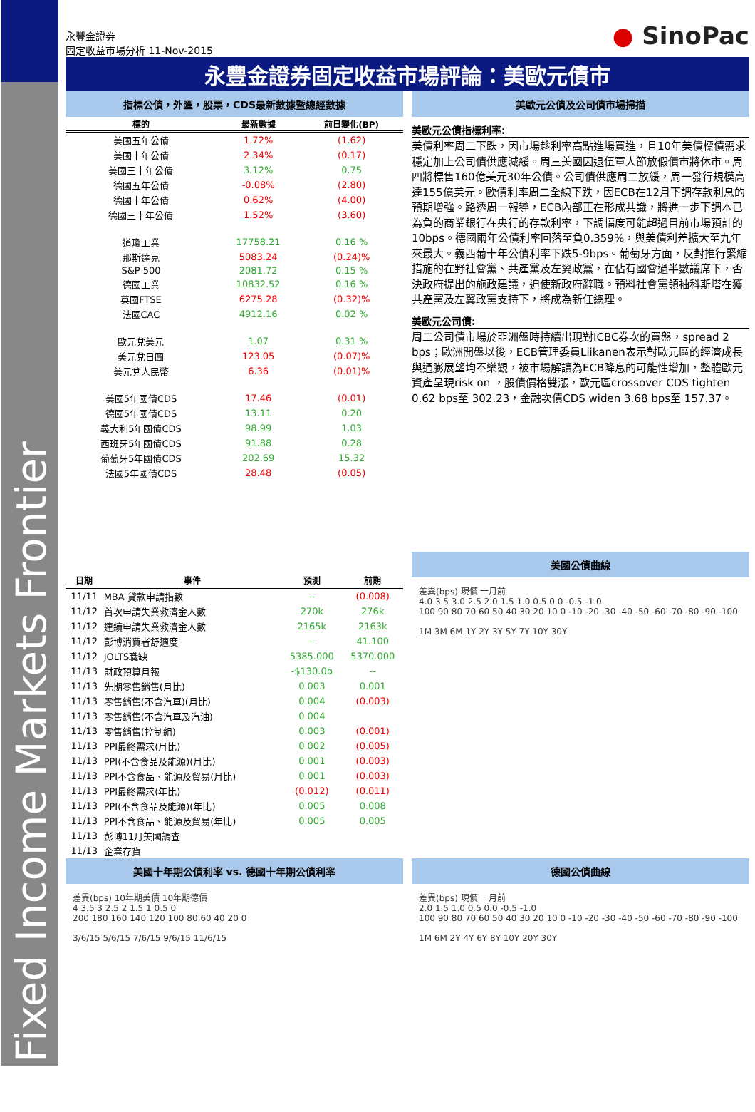Fixed Income Markets Frontier
永豐金證券
固定收益市場分析 11-Nov-2015
● SinoPac
永豐金證券固定收益市場評論：美歐元債市
指標公債，外匯，股票，CDS最新數據暨總經數據
| 標的 | 最新數據 | 前日變化(BP) |
| --- | --- | --- |
| 美國五年公債 | 1.72% | (1.62) |
| 美國十年公債 | 2.34% | (0.17) |
| 美國三十年公債 | 3.12% | 0.75 |
| 德國五年公債 | -0.08% | (2.80) |
| 德國十年公債 | 0.62% | (4.00) |
| 德國三十年公債 | 1.52% | (3.60) |
| 道瓊工業 | 17758.21 | 0.16 % |
| 那斯達克 | 5083.24 | (0.24)% |
| S&P 500 | 2081.72 | 0.15 % |
| 德國工業 | 10832.52 | 0.16 % |
| 英國FTSE | 6275.28 | (0.32)% |
| 法國CAC | 4912.16 | 0.02 % |
| 歐元兌美元 | 1.07 | 0.31 % |
| 美元兌日圓 | 123.05 | (0.07)% |
| 美元兌人民幣 | 6.36 | (0.01)% |
| 美國5年國債CDS | 17.46 | (0.01) |
| 德國5年國債CDS | 13.11 | 0.20 |
| 義大利5年國債CDS | 98.99 | 1.03 |
| 西班牙5年國債CDS | 91.88 | 0.28 |
| 葡萄牙5年國債CDS | 202.69 | 15.32 |
| 法國5年國債CDS | 28.48 | (0.05) |
美歐元公債及公司債市場掃描
美歐元公債指標利率:
美債利率周二下跌，因市場趁利率高點進場買進，且10年美債標債需求穩定加上公司債供應減緩。周三美國因退伍軍人節放假債市將休市。周四將標售160億美元30年公債。公司債供應周二放緩，周一發行規模高達155億美元。歐債利率周二全線下跌，因ECB在12月下調存款利息的預期增強。路透周一報導，ECB內部正在形成共識，將進一步下調本已為負的商業銀行在央行的存款利率，下調幅度可能超過目前市場預計的10bps。德國兩年公債利率回落至負0.359%，與美債利差擴大至九年來最大。義西葡十年公債利率下跌5-9bps。葡萄牙方面，反對推行緊縮措施的在野社會黨、共產黨及左翼政黨，在佔有國會過半數議席下，否決政府提出的施政建議，迫使新政府辭職。預料社會黨領袖科斯塔在獲共產黨及左翼政黨支持下，將成為新任總理。
美歐元公司債:
周二公司債市場於亞洲盤時持續出現對ICBC券次的買盤，spread 2 bps；歐洲開盤以後，ECB管理委員Liikanen表示對歐元區的經濟成長與通膨展望均不樂觀，被市場解讀為ECB降息的可能性增加，整體歐元資產呈現risk on ，股債價格雙漲，歐元區crossover CDS tighten 0.62 bps至 302.23，金融次債CDS widen 3.68 bps至 157.37。
| 日期 | 事件 | 預測 | 前期 |
| --- | --- | --- | --- |
| 11/11 | MBA 貸款申請指數 | -- | (0.008) |
| 11/12 | 首次申請失業救濟金人數 | 270k | 276k |
| 11/12 | 連續申請失業救濟金人數 | 2165k | 2163k |
| 11/12 | 彭博消費者舒適度 | -- | 41.100 |
| 11/12 | JOLTS職缺 | 5385.000 | 5370.000 |
| 11/13 | 財政預算月報 | -$130.0b | -- |
| 11/13 | 先期零售銷售(月比) | 0.003 | 0.001 |
| 11/13 | 零售銷售(不含汽車)(月比) | 0.004 | (0.003) |
| 11/13 | 零售銷售(不含汽車及汽油) | 0.004 | |
| 11/13 | 零售銷售(控制組) | 0.003 | (0.001) |
| 11/13 | PPI最終需求(月比) | 0.002 | (0.005) |
| 11/13 | PPI(不含食品及能源)(月比) | 0.001 | (0.003) |
| 11/13 | PPI不含食品、能源及貿易(月比) | 0.001 | (0.003) |
| 11/13 | PPI最終需求(年比) | (0.012) | (0.011) |
| 11/13 | PPI(不含食品及能源)(年比) | 0.005 | 0.008 |
| 11/13 | PPI不含食品、能源及貿易(年比) | 0.005 | 0.005 |
| 11/13 | 彭博11月美國調查 | | |
| 11/13 | 企業存貨 | | |
美國公債曲線
差異(bps) 現價 一月前
4.0 3.5 3.0 2.5 2.0 1.5 1.0 0.5 0.0 -0.5 -1.0
100 90 80 70 60 50 40 30 20 10 0 -10 -20 -30 -40 -50 -60 -70 -80 -90 -100
1M 3M 6M 1Y 2Y 3Y 5Y 7Y 10Y 30Y
美國十年期公債利率 vs. 德國十年期公債利率
差異(bps) 10年期美債 10年期德債
4 3.5 3 2.5 2 1.5 1 0.5 0
200 180 160 140 120 100 80 60 40 20 0
3/6/15 5/6/15 7/6/15 9/6/15 11/6/15
德國公債曲線
差異(bps) 現價 一月前
2.0 1.5 1.0 0.5 0.0 -0.5 -1.0
100 90 80 70 60 50 40 30 20 10 0 -10 -20 -30 -40 -50 -60 -70 -80 -90 -100
1M 6M 2Y 4Y 6Y 8Y 10Y 20Y 30Y